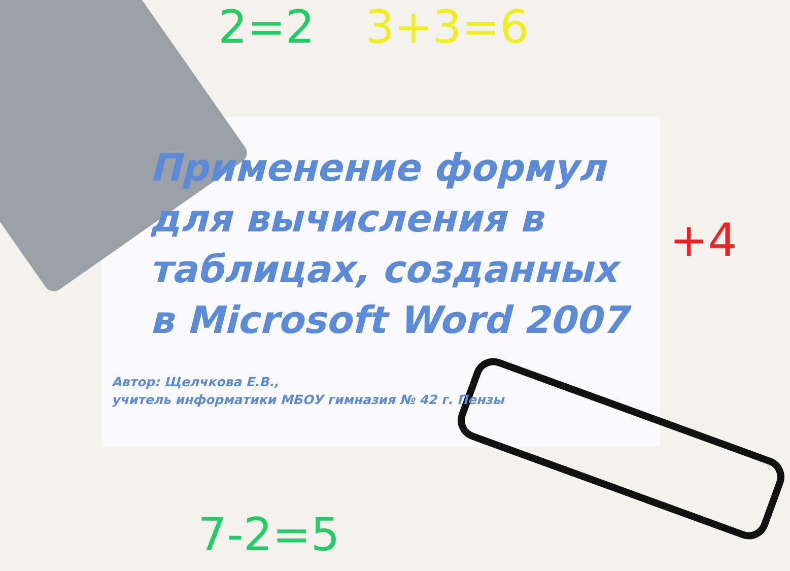2=2 3+3=6
7-2=5
+4
Применение формул для вычисления в таблицах, созданных в Microsoft Word 2007
Автор: Щелчкова Е.В.,
учитель информатики МБОУ гимназия № 42 г. Пензы